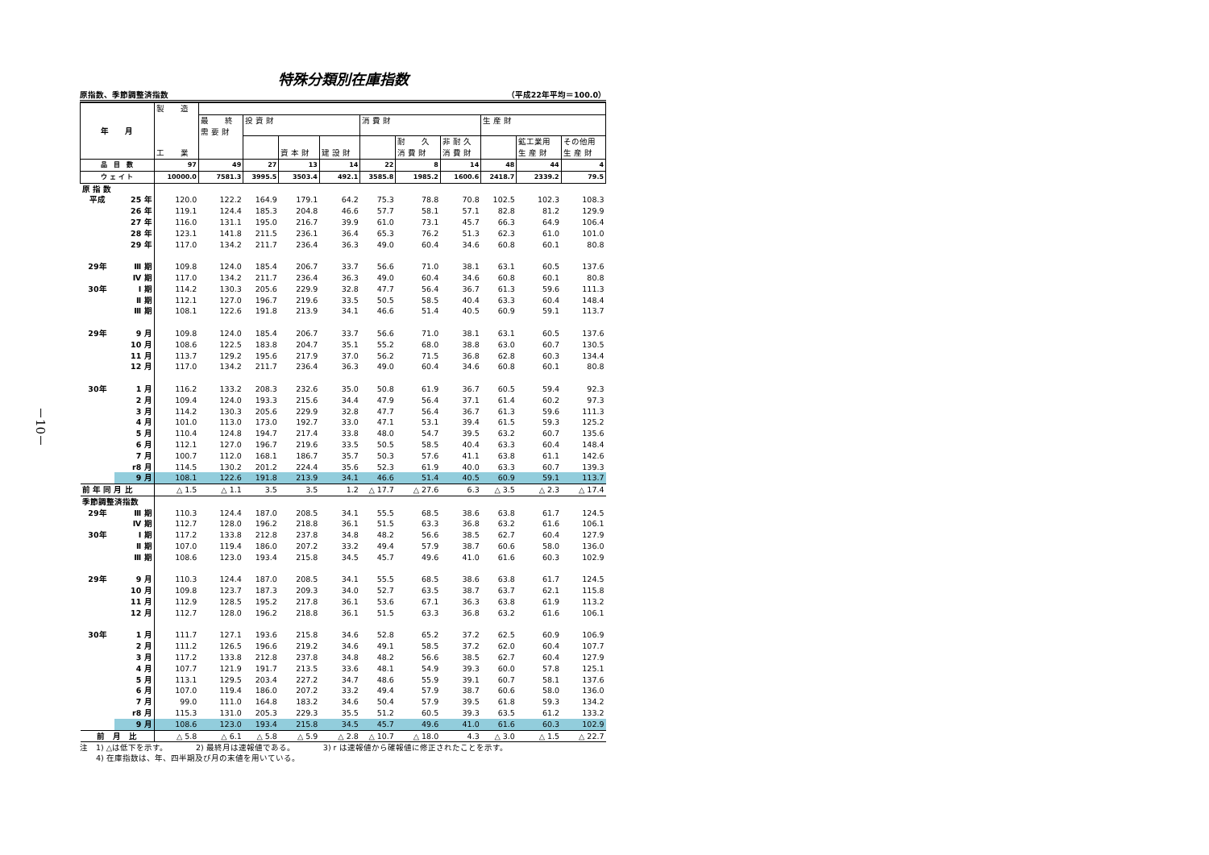－10－
特殊分類別在庫指数
原指数、季節調整済指数 （平成22年平均＝100.0）
| 年 月 | | 製 造 工 業 | | | | | | | | | | |
| --- | --- | --- | --- | --- | --- | --- | --- | --- | --- | --- | --- | --- |
| | | | 最 終 需 要 財 | 投 資 財 | | | 消 費 財 | | | 生 産 財 | | |
| | | | | | 資 本 財 | 建 設 財 | | 耐 久 消 費 財 | 非 耐 久 消 費 財 | | 鉱工業用 生 産 財 | その他用 生 産 財 |
| 品 目 数 | | 97 | 49 | 27 | 13 | 14 | 22 | 8 | 14 | 48 | 44 | 4 |
| ウ ェ イ ト | | 10000.0 | 7581.3 | 3995.5 | 3503.4 | 492.1 | 3585.8 | 1985.2 | 1600.6 | 2418.7 | 2339.2 | 79.5 |
| 原 指 数 | | | | | | | | | | | | |
| 平成 | 25 年 | 120.0 | 122.2 | 164.9 | 179.1 | 64.2 | 75.3 | 78.8 | 70.8 | 102.5 | 102.3 | 108.3 |
| | 26 年 | 119.1 | 124.4 | 185.3 | 204.8 | 46.6 | 57.7 | 58.1 | 57.1 | 82.8 | 81.2 | 129.9 |
| | 27 年 | 116.0 | 131.1 | 195.0 | 216.7 | 39.9 | 61.0 | 73.1 | 45.7 | 66.3 | 64.9 | 106.4 |
| | 28 年 | 123.1 | 141.8 | 211.5 | 236.1 | 36.4 | 65.3 | 76.2 | 51.3 | 62.3 | 61.0 | 101.0 |
| | 29 年 | 117.0 | 134.2 | 211.7 | 236.4 | 36.3 | 49.0 | 60.4 | 34.6 | 60.8 | 60.1 | 80.8 |
| 29年 | Ⅲ 期 | 109.8 | 124.0 | 185.4 | 206.7 | 33.7 | 56.6 | 71.0 | 38.1 | 63.1 | 60.5 | 137.6 |
| | Ⅳ 期 | 117.0 | 134.2 | 211.7 | 236.4 | 36.3 | 49.0 | 60.4 | 34.6 | 60.8 | 60.1 | 80.8 |
| 30年 | Ⅰ 期 | 114.2 | 130.3 | 205.6 | 229.9 | 32.8 | 47.7 | 56.4 | 36.7 | 61.3 | 59.6 | 111.3 |
| | Ⅱ 期 | 112.1 | 127.0 | 196.7 | 219.6 | 33.5 | 50.5 | 58.5 | 40.4 | 63.3 | 60.4 | 148.4 |
| | Ⅲ 期 | 108.1 | 122.6 | 191.8 | 213.9 | 34.1 | 46.6 | 51.4 | 40.5 | 60.9 | 59.1 | 113.7 |
| 29年 | 9 月 | 109.8 | 124.0 | 185.4 | 206.7 | 33.7 | 56.6 | 71.0 | 38.1 | 63.1 | 60.5 | 137.6 |
| | 10 月 | 108.6 | 122.5 | 183.8 | 204.7 | 35.1 | 55.2 | 68.0 | 38.8 | 63.0 | 60.7 | 130.5 |
| | 11 月 | 113.7 | 129.2 | 195.6 | 217.9 | 37.0 | 56.2 | 71.5 | 36.8 | 62.8 | 60.3 | 134.4 |
| | 12 月 | 117.0 | 134.2 | 211.7 | 236.4 | 36.3 | 49.0 | 60.4 | 34.6 | 60.8 | 60.1 | 80.8 |
| 30年 | 1 月 | 116.2 | 133.2 | 208.3 | 232.6 | 35.0 | 50.8 | 61.9 | 36.7 | 60.5 | 59.4 | 92.3 |
| | 2 月 | 109.4 | 124.0 | 193.3 | 215.6 | 34.4 | 47.9 | 56.4 | 37.1 | 61.4 | 60.2 | 97.3 |
| | 3 月 | 114.2 | 130.3 | 205.6 | 229.9 | 32.8 | 47.7 | 56.4 | 36.7 | 61.3 | 59.6 | 111.3 |
| | 4 月 | 101.0 | 113.0 | 173.0 | 192.7 | 33.0 | 47.1 | 53.1 | 39.4 | 61.5 | 59.3 | 125.2 |
| | 5 月 | 110.4 | 124.8 | 194.7 | 217.4 | 33.8 | 48.0 | 54.7 | 39.5 | 63.2 | 60.7 | 135.6 |
| | 6 月 | 112.1 | 127.0 | 196.7 | 219.6 | 33.5 | 50.5 | 58.5 | 40.4 | 63.3 | 60.4 | 148.4 |
| | 7 月 | 100.7 | 112.0 | 168.1 | 186.7 | 35.7 | 50.3 | 57.6 | 41.1 | 63.8 | 61.1 | 142.6 |
| | r8 月 | 114.5 | 130.2 | 201.2 | 224.4 | 35.6 | 52.3 | 61.9 | 40.0 | 63.3 | 60.7 | 139.3 |
| | 9 月 | 108.1 | 122.6 | 191.8 | 213.9 | 34.1 | 46.6 | 51.4 | 40.5 | 60.9 | 59.1 | 113.7 |
| 前 年 同 月 比 | | △ 1.5 | △ 1.1 | 3.5 | 3.5 | 1.2 | △ 17.7 | △ 27.6 | 6.3 | △ 3.5 | △ 2.3 | △ 17.4 |
| 季節調整済指数 | | | | | | | | | | | | |
| 29年 | Ⅲ 期 | 110.3 | 124.4 | 187.0 | 208.5 | 34.1 | 55.5 | 68.5 | 38.6 | 63.8 | 61.7 | 124.5 |
| | Ⅳ 期 | 112.7 | 128.0 | 196.2 | 218.8 | 36.1 | 51.5 | 63.3 | 36.8 | 63.2 | 61.6 | 106.1 |
| 30年 | Ⅰ 期 | 117.2 | 133.8 | 212.8 | 237.8 | 34.8 | 48.2 | 56.6 | 38.5 | 62.7 | 60.4 | 127.9 |
| | Ⅱ 期 | 107.0 | 119.4 | 186.0 | 207.2 | 33.2 | 49.4 | 57.9 | 38.7 | 60.6 | 58.0 | 136.0 |
| | Ⅲ 期 | 108.6 | 123.0 | 193.4 | 215.8 | 34.5 | 45.7 | 49.6 | 41.0 | 61.6 | 60.3 | 102.9 |
| 29年 | 9 月 | 110.3 | 124.4 | 187.0 | 208.5 | 34.1 | 55.5 | 68.5 | 38.6 | 63.8 | 61.7 | 124.5 |
| | 10 月 | 109.8 | 123.7 | 187.3 | 209.3 | 34.0 | 52.7 | 63.5 | 38.7 | 63.7 | 62.1 | 115.8 |
| | 11 月 | 112.9 | 128.5 | 195.2 | 217.8 | 36.1 | 53.6 | 67.1 | 36.3 | 63.8 | 61.9 | 113.2 |
| | 12 月 | 112.7 | 128.0 | 196.2 | 218.8 | 36.1 | 51.5 | 63.3 | 36.8 | 63.2 | 61.6 | 106.1 |
| 30年 | 1 月 | 111.7 | 127.1 | 193.6 | 215.8 | 34.6 | 52.8 | 65.2 | 37.2 | 62.5 | 60.9 | 106.9 |
| | 2 月 | 111.2 | 126.5 | 196.6 | 219.2 | 34.6 | 49.1 | 58.5 | 37.2 | 62.0 | 60.4 | 107.7 |
| | 3 月 | 117.2 | 133.8 | 212.8 | 237.8 | 34.8 | 48.2 | 56.6 | 38.5 | 62.7 | 60.4 | 127.9 |
| | 4 月 | 107.7 | 121.9 | 191.7 | 213.5 | 33.6 | 48.1 | 54.9 | 39.3 | 60.0 | 57.8 | 125.1 |
| | 5 月 | 113.1 | 129.5 | 203.4 | 227.2 | 34.7 | 48.6 | 55.9 | 39.1 | 60.7 | 58.1 | 137.6 |
| | 6 月 | 107.0 | 119.4 | 186.0 | 207.2 | 33.2 | 49.4 | 57.9 | 38.7 | 60.6 | 58.0 | 136.0 |
| | 7 月 | 99.0 | 111.0 | 164.8 | 183.2 | 34.6 | 50.4 | 57.9 | 39.5 | 61.8 | 59.3 | 134.2 |
| | r8 月 | 115.3 | 131.0 | 205.3 | 229.3 | 35.5 | 51.2 | 60.5 | 39.3 | 63.5 | 61.2 | 133.2 |
| | 9 月 | 108.6 | 123.0 | 193.4 | 215.8 | 34.5 | 45.7 | 49.6 | 41.0 | 61.6 | 60.3 | 102.9 |
| 前 月 比 | | △ 5.8 | △ 6.1 | △ 5.8 | △ 5.9 | △ 2.8 | △ 10.7 | △ 18.0 | 4.3 | △ 3.0 | △ 1.5 | △ 22.7 |
注　1) △は低下を示す。　　　　2) 最終月は速報値である。　　　　3) r は速報値から確報値に修正されたことを示す。
　　4) 在庫指数は、年、四半期及び月の末値を用いている。